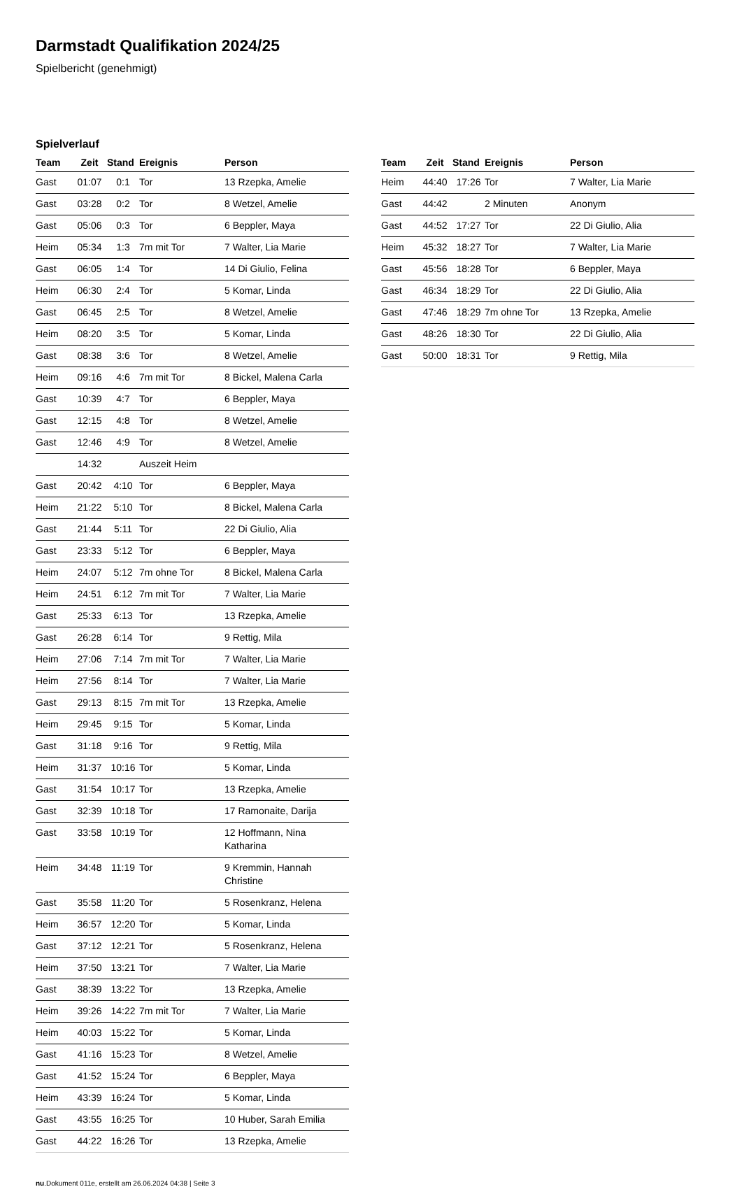Darmstadt Qualifikation 2024/25
Spielbericht (genehmigt)
Spielverlauf
| Team | Zeit | Stand | Ereignis | Person |
| --- | --- | --- | --- | --- |
| Gast | 01:07 | 0:1 | Tor | 13 Rzepka, Amelie |
| Gast | 03:28 | 0:2 | Tor | 8 Wetzel, Amelie |
| Gast | 05:06 | 0:3 | Tor | 6 Beppler, Maya |
| Heim | 05:34 | 1:3 | 7m mit Tor | 7 Walter, Lia Marie |
| Gast | 06:05 | 1:4 | Tor | 14 Di Giulio, Felina |
| Heim | 06:30 | 2:4 | Tor | 5 Komar, Linda |
| Gast | 06:45 | 2:5 | Tor | 8 Wetzel, Amelie |
| Heim | 08:20 | 3:5 | Tor | 5 Komar, Linda |
| Gast | 08:38 | 3:6 | Tor | 8 Wetzel, Amelie |
| Heim | 09:16 | 4:6 | 7m mit Tor | 8 Bickel, Malena Carla |
| Gast | 10:39 | 4:7 | Tor | 6 Beppler, Maya |
| Gast | 12:15 | 4:8 | Tor | 8 Wetzel, Amelie |
| Gast | 12:46 | 4:9 | Tor | 8 Wetzel, Amelie |
| | 14:32 | | Auszeit Heim | |
| Gast | 20:42 | 4:10 | Tor | 6 Beppler, Maya |
| Heim | 21:22 | 5:10 | Tor | 8 Bickel, Malena Carla |
| Gast | 21:44 | 5:11 | Tor | 22 Di Giulio, Alia |
| Gast | 23:33 | 5:12 | Tor | 6 Beppler, Maya |
| Heim | 24:07 | 5:12 | 7m ohne Tor | 8 Bickel, Malena Carla |
| Heim | 24:51 | 6:12 | 7m mit Tor | 7 Walter, Lia Marie |
| Gast | 25:33 | 6:13 | Tor | 13 Rzepka, Amelie |
| Gast | 26:28 | 6:14 | Tor | 9 Rettig, Mila |
| Heim | 27:06 | 7:14 | 7m mit Tor | 7 Walter, Lia Marie |
| Heim | 27:56 | 8:14 | Tor | 7 Walter, Lia Marie |
| Gast | 29:13 | 8:15 | 7m mit Tor | 13 Rzepka, Amelie |
| Heim | 29:45 | 9:15 | Tor | 5 Komar, Linda |
| Gast | 31:18 | 9:16 | Tor | 9 Rettig, Mila |
| Heim | 31:37 | 10:16 | Tor | 5 Komar, Linda |
| Gast | 31:54 | 10:17 | Tor | 13 Rzepka, Amelie |
| Gast | 32:39 | 10:18 | Tor | 17 Ramonaite, Darija |
| Gast | 33:58 | 10:19 | Tor | 12 Hoffmann, Nina Katharina |
| Heim | 34:48 | 11:19 | Tor | 9 Kremmin, Hannah Christine |
| Gast | 35:58 | 11:20 | Tor | 5 Rosenkranz, Helena |
| Heim | 36:57 | 12:20 | Tor | 5 Komar, Linda |
| Gast | 37:12 | 12:21 | Tor | 5 Rosenkranz, Helena |
| Heim | 37:50 | 13:21 | Tor | 7 Walter, Lia Marie |
| Gast | 38:39 | 13:22 | Tor | 13 Rzepka, Amelie |
| Heim | 39:26 | 14:22 | 7m mit Tor | 7 Walter, Lia Marie |
| Heim | 40:03 | 15:22 | Tor | 5 Komar, Linda |
| Gast | 41:16 | 15:23 | Tor | 8 Wetzel, Amelie |
| Gast | 41:52 | 15:24 | Tor | 6 Beppler, Maya |
| Heim | 43:39 | 16:24 | Tor | 5 Komar, Linda |
| Gast | 43:55 | 16:25 | Tor | 10 Huber, Sarah Emilia |
| Gast | 44:22 | 16:26 | Tor | 13 Rzepka, Amelie |
| Team | Zeit | Stand | Ereignis | Person |
| --- | --- | --- | --- | --- |
| Heim | 44:40 | 17:26 | Tor | 7 Walter, Lia Marie |
| Gast | 44:42 | | 2 Minuten | Anonym |
| Gast | 44:52 | 17:27 | Tor | 22 Di Giulio, Alia |
| Heim | 45:32 | 18:27 | Tor | 7 Walter, Lia Marie |
| Gast | 45:56 | 18:28 | Tor | 6 Beppler, Maya |
| Gast | 46:34 | 18:29 | Tor | 22 Di Giulio, Alia |
| Gast | 47:46 | 18:29 | 7m ohne Tor | 13 Rzepka, Amelie |
| Gast | 48:26 | 18:30 | Tor | 22 Di Giulio, Alia |
| Gast | 50:00 | 18:31 | Tor | 9 Rettig, Mila |
nu.Dokument 011e, erstellt am 26.06.2024 04:38 | Seite 3